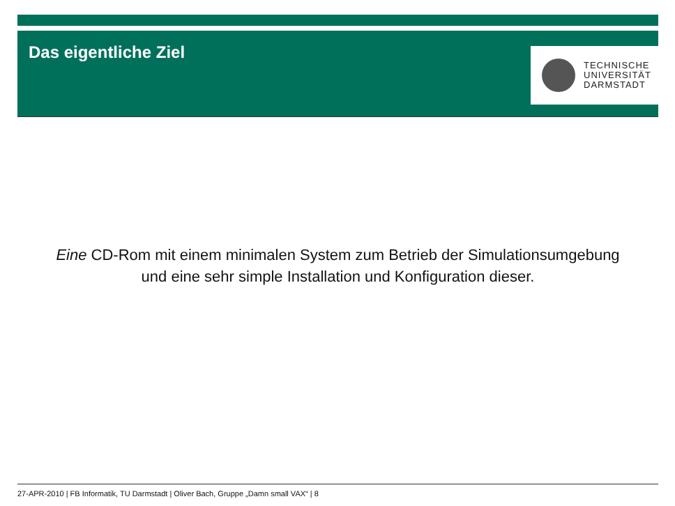Das eigentliche Ziel
TECHNISCHE
UNIVERSITÄT
DARMSTADT
Eine CD-Rom mit einem minimalen System zum Betrieb der Simulationsumgebung
und eine sehr simple Installation und Konfiguration dieser.
27-APR-2010 | FB Informatik, TU Darmstadt | Oliver Bach, Gruppe „Damn small VAX“ | 8